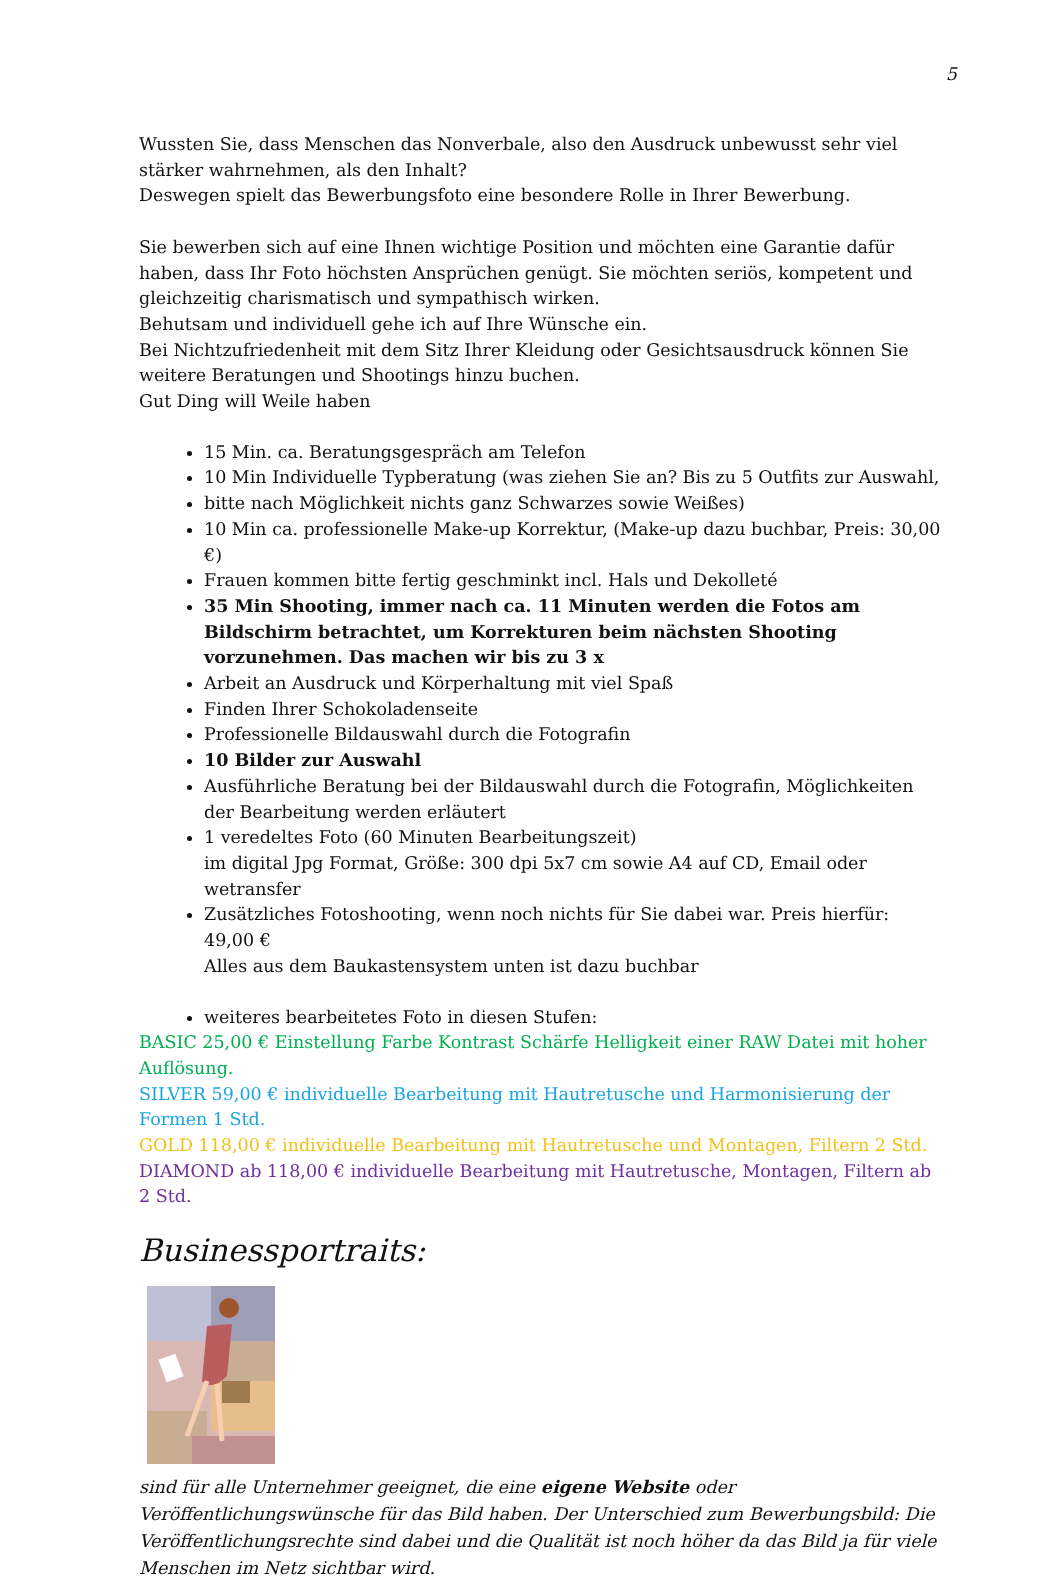5
Wussten Sie, dass Menschen das Nonverbale, also den Ausdruck unbewusst sehr viel stärker wahrnehmen, als den Inhalt?
Deswegen spielt das Bewerbungsfoto eine besondere Rolle in Ihrer Bewerbung.
Sie bewerben sich auf eine Ihnen wichtige Position und möchten eine Garantie dafür haben, dass Ihr Foto höchsten Ansprüchen genügt. Sie möchten seriös, kompetent und gleichzeitig charismatisch und sympathisch wirken.
Behutsam und individuell gehe ich auf Ihre Wünsche ein.
Bei Nichtzufriedenheit mit dem Sitz Ihrer Kleidung oder Gesichtsausdruck können Sie weitere Beratungen und Shootings hinzu buchen.
Gut Ding will Weile haben
15 Min. ca. Beratungsgespräch am Telefon
10 Min Individuelle Typberatung (was ziehen Sie an? Bis zu 5 Outfits zur Auswahl,
bitte nach Möglichkeit nichts ganz Schwarzes sowie Weißes)
10 Min ca. professionelle Make-up Korrektur, (Make-up dazu buchbar, Preis: 30,00 €)
Frauen kommen bitte fertig geschminkt incl. Hals und Dekolleté
35 Min Shooting, immer nach ca. 11 Minuten werden die Fotos am Bildschirm betrachtet, um Korrekturen beim nächsten Shooting vorzunehmen. Das machen wir bis zu 3 x
Arbeit an Ausdruck und Körperhaltung mit viel Spaß
Finden Ihrer Schokoladenseite
Professionelle Bildauswahl durch die Fotografin
10 Bilder zur Auswahl
Ausführliche Beratung bei der Bildauswahl durch die Fotografin, Möglichkeiten der Bearbeitung werden erläutert
1 veredeltes Foto (60 Minuten Bearbeitungszeit)
im digital Jpg Format, Größe: 300 dpi 5x7 cm sowie A4 auf CD, Email oder wetransfer
Zusätzliches Fotoshooting, wenn noch nichts für Sie dabei war. Preis hierfür: 49,00 €
Alles aus dem Baukastensystem unten ist dazu buchbar
weiteres bearbeitetes Foto in diesen Stufen:
BASIC 25,00 € Einstellung Farbe Kontrast Schärfe Helligkeit einer RAW Datei mit hoher Auflösung.
SILVER 59,00 € individuelle Bearbeitung mit Hautretusche und Harmonisierung der Formen 1 Std.
GOLD 118,00 € individuelle Bearbeitung mit Hautretusche und Montagen, Filtern 2 Std.
DIAMOND ab 118,00 € individuelle Bearbeitung mit Hautretusche, Montagen, Filtern ab 2 Std.
Businessportraits:
sind für alle Unternehmer geeignet, die eine eigene Website oder Veröffentlichungswünsche für das Bild haben. Der Unterschied zum Bewerbungsbild: Die Veröffentlichungsrechte sind dabei und die Qualität ist noch höher da das Bild ja für viele Menschen im Netz sichtbar wird.